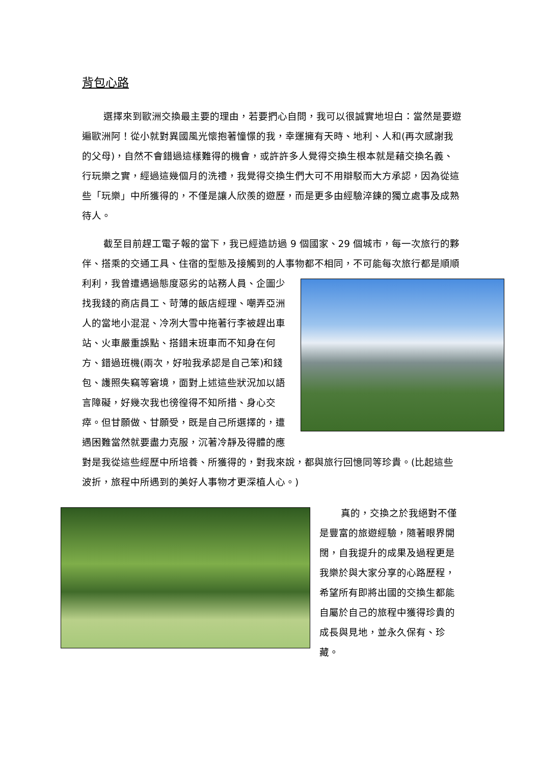背包心路
選擇來到歐洲交換最主要的理由，若要捫心自問，我可以很誠實地坦白：當然是要遊遍歐洲阿！從小就對異國風光懷抱著憧憬的我，幸運擁有天時、地利、人和(再次感謝我的父母)，自然不會錯過這樣難得的機會，或許許多人覺得交換生根本就是藉交換名義、行玩樂之實，經過這幾個月的洗禮，我覺得交換生們大可不用辯駁而大方承認，因為從這些「玩樂」中所獲得的，不僅是讓人欣羨的遊歷，而是更多由經驗淬鍊的獨立處事及成熟待人。
截至目前趕工電子報的當下，我已經造訪過 9 個國家、29 個城市，每一次旅行的夥伴、搭乘的交通工具、住宿的型態及接觸到的人事物都不相同，不可能 每次旅行都是順順利利，我曾遭遇過態度惡劣的站務人員、企圖少找我錢的商店員工、苛薄的飯店經理、嘲弄亞洲人的當地小混混、冷冽大雪中拖著行李被趕出車站、火車嚴重誤點、搭錯末班車而不知身在何方、錯過班機(兩次，好啦我承認是自己笨)和錢包、護照失竊等窘境，面對上述這些狀況加以語言障礙，好幾次我也徬徨得不知所措、身心交瘁。但甘願做、甘願受，既是自己所選擇的，遭遇困難當然就要盡力克服，沉著冷靜及得體的應對是我從這些經歷中所培養、所獲得的，對我來說，都與旅行回憶同等珍貴。(比起這些波折，旅程中所遇到的美好人事物才更深植人心。)
真的，交換之於我絕對不僅是豐富的旅遊經驗，隨著眼界開闊，自我提升的成果及過程更是我樂於與大家分享的心路歷程，希望所有即將出國的交換生都能自屬於自己的旅程中獲得珍貴的成長與見地，並永久保有、珍藏。